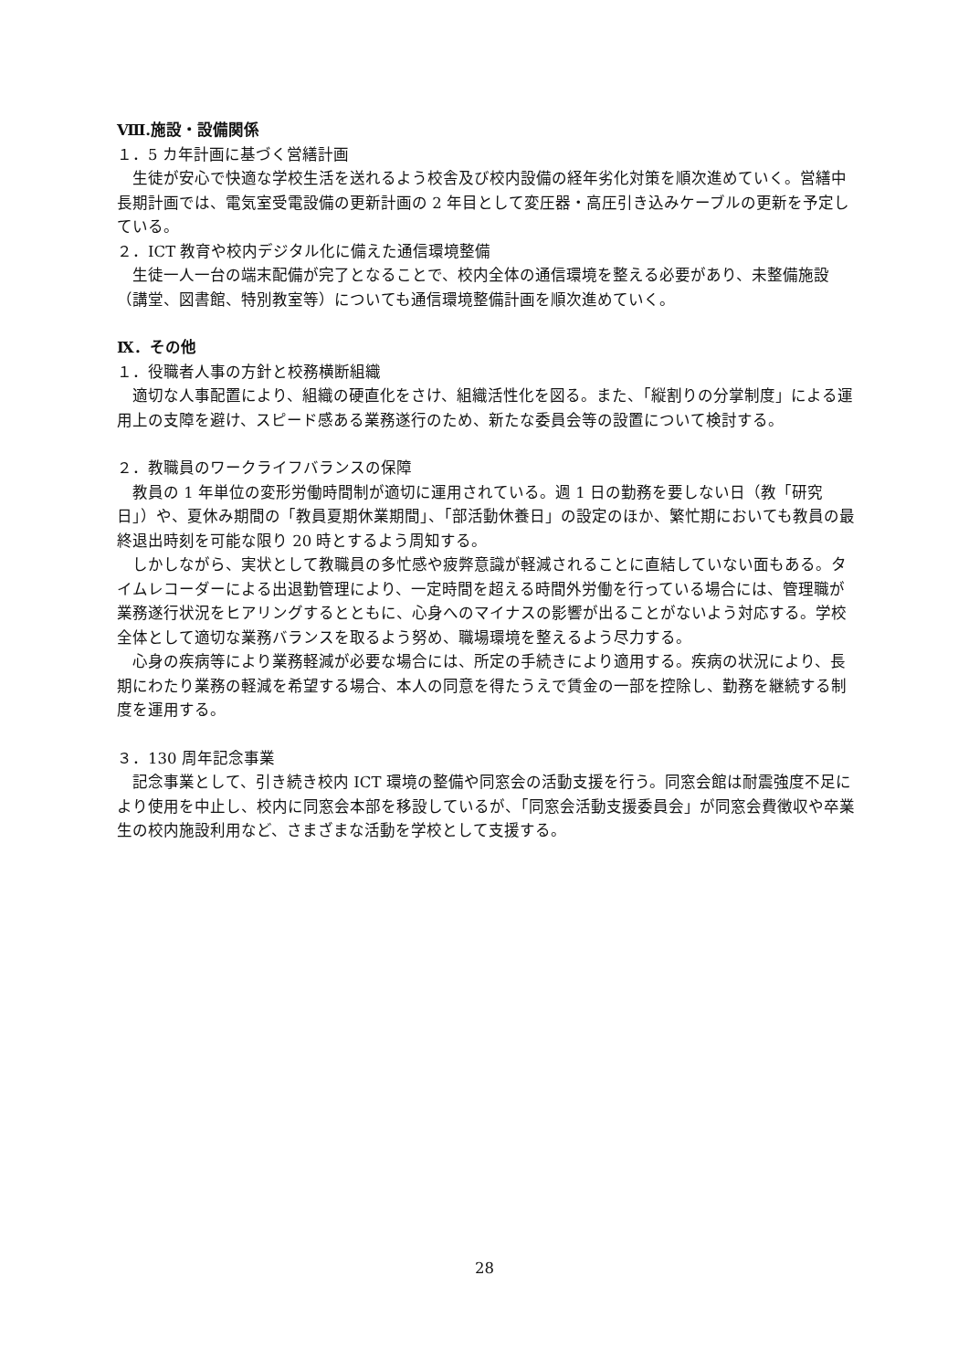Ⅷ.施設・設備関係
１．5 カ年計画に基づく営繕計画
　生徒が安心で快適な学校生活を送れるよう校舎及び校内設備の経年劣化対策を順次進めていく。営繕中長期計画では、電気室受電設備の更新計画の 2 年目として変圧器・高圧引き込みケーブルの更新を予定している。
２．ICT 教育や校内デジタル化に備えた通信環境整備
　生徒一人一台の端末配備が完了となることで、校内全体の通信環境を整える必要があり、未整備施設（講堂、図書館、特別教室等）についても通信環境整備計画を順次進めていく。
Ⅸ．その他
１．役職者人事の方針と校務横断組織
　適切な人事配置により、組織の硬直化をさけ、組織活性化を図る。また、「縦割りの分掌制度」による運用上の支障を避け、スピード感ある業務遂行のため、新たな委員会等の設置について検討する。
２．教職員のワークライフバランスの保障
　教員の 1 年単位の変形労働時間制が適切に運用されている。週 1 日の勤務を要しない日（教「研究日」）や、夏休み期間の「教員夏期休業期間」、「部活動休養日」の設定のほか、繁忙期においても教員の最終退出時刻を可能な限り 20 時とするよう周知する。
　しかしながら、実状として教職員の多忙感や疲弊意識が軽減されることに直結していない面もある。タイムレコーダーによる出退勤管理により、一定時間を超える時間外労働を行っている場合には、管理職が業務遂行状況をヒアリングするとともに、心身へのマイナスの影響が出ることがないよう対応する。学校全体として適切な業務バランスを取るよう努め、職場環境を整えるよう尽力する。
　心身の疾病等により業務軽減が必要な場合には、所定の手続きにより適用する。疾病の状況により、長期にわたり業務の軽減を希望する場合、本人の同意を得たうえで賃金の一部を控除し、勤務を継続する制度を運用する。
３．130 周年記念事業
　記念事業として、引き続き校内 ICT 環境の整備や同窓会の活動支援を行う。同窓会館は耐震強度不足により使用を中止し、校内に同窓会本部を移設しているが、「同窓会活動支援委員会」が同窓会費徴収や卒業生の校内施設利用など、さまざまな活動を学校として支援する。
28